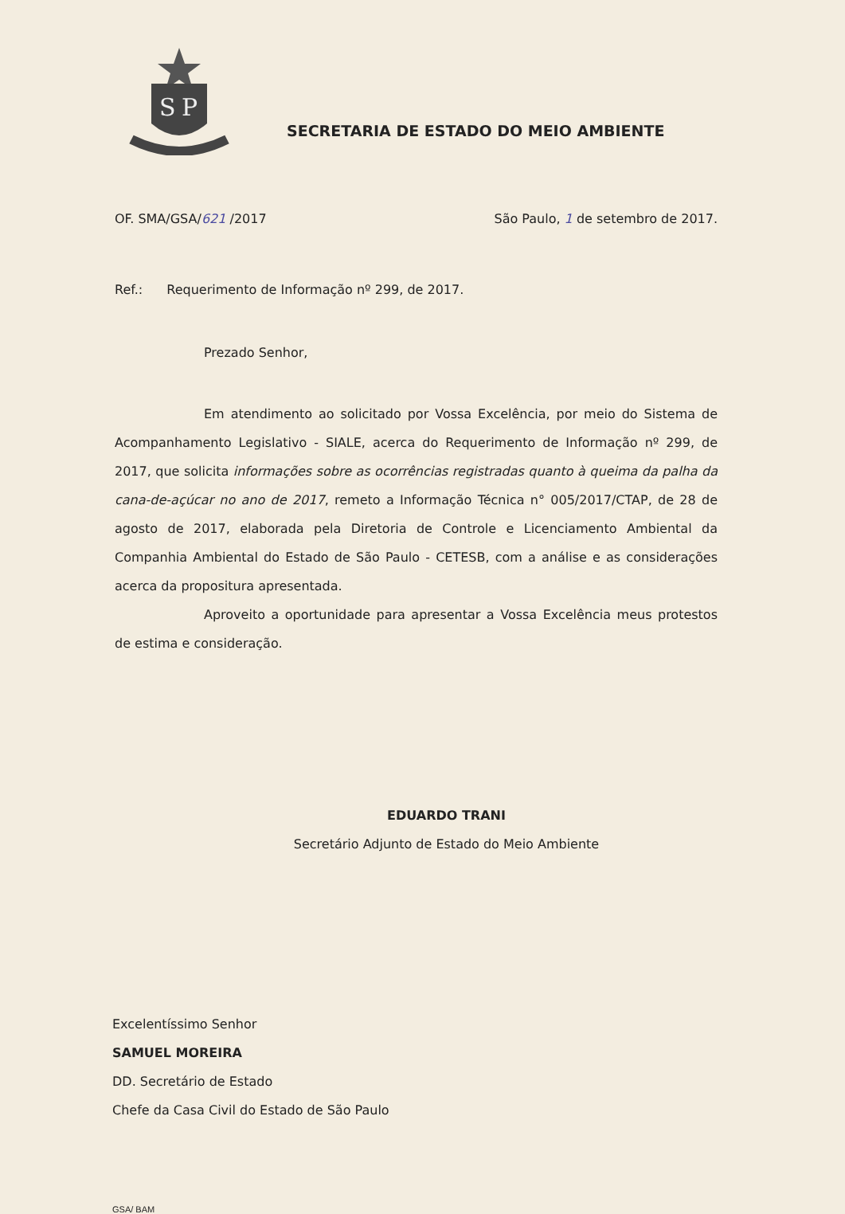S
P
SECRETARIA DE ESTADO DO MEIO AMBIENTE
OF. SMA/GSA/621 /2017 São Paulo, 1 de setembro de 2017.
Ref.: Requerimento de Informação nº 299, de 2017.
Prezado Senhor,
Em atendimento ao solicitado por Vossa Excelência, por meio do Sistema de Acompanhamento Legislativo - SIALE, acerca do Requerimento de Informação nº 299, de 2017, que solicita informações sobre as ocorrências registradas quanto à queima da palha da cana-de-açúcar no ano de 2017, remeto a Informação Técnica n° 005/2017/CTAP, de 28 de agosto de 2017, elaborada pela Diretoria de Controle e Licenciamento Ambiental da Companhia Ambiental do Estado de São Paulo - CETESB, com a análise e as considerações acerca da propositura apresentada.
Aproveito a oportunidade para apresentar a Vossa Excelência meus protestos de estima e consideração.
EDUARDO TRANI
Secretário Adjunto de Estado do Meio Ambiente
Excelentíssimo Senhor
SAMUEL MOREIRA
DD. Secretário de Estado
Chefe da Casa Civil do Estado de São Paulo
GSA/ BAM